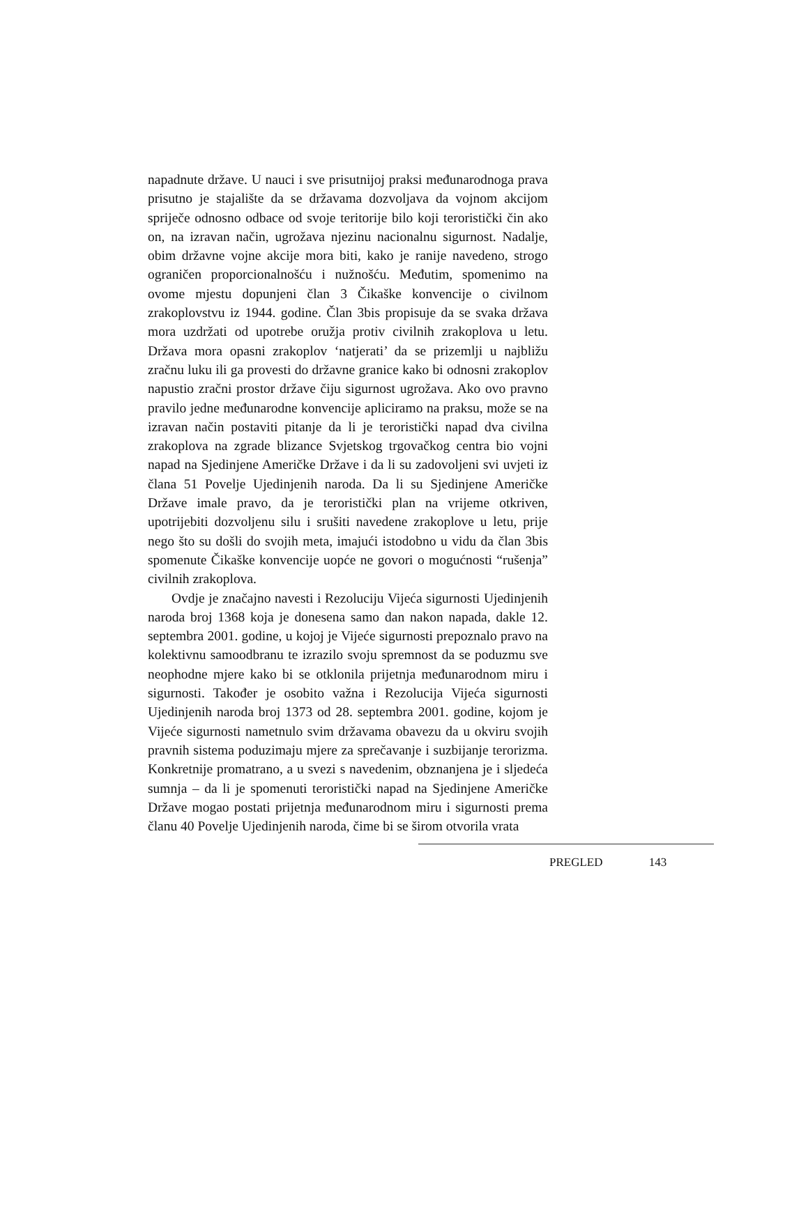napadnute države. U nauci i sve prisutnijoj praksi međunarodnoga prava prisutno je stajalište da se državama dozvoljava da vojnom akcijom spriječe odnosno odbace od svoje teritorije bilo koji teroristički čin ako on, na izravan način, ugrožava njezinu nacionalnu sigurnost. Nadalje, obim državne vojne akcije mora biti, kako je ranije navedeno, strogo ograničen proporcionalnošću i nužnošću. Međutim, spomenimo na ovome mjestu dopunjeni član 3 Čikaške konvencije o civilnom zrakoplovstvu iz 1944. godine. Član 3bis propisuje da se svaka država mora uzdržati od upotrebe oružja protiv civilnih zrakoplova u letu. Država mora opasni zrakoplov ‘natjerati’ da se prizemlji u najbližu zračnu luku ili ga provesti do državne granice kako bi odnosni zrakoplov napustio zračni prostor države čiju sigurnost ugrožava. Ako ovo pravno pravilo jedne međunarodne konvencije apliciramo na praksu, može se na izravan način postaviti pitanje da li je teroristički napad dva civilna zrakoplova na zgrade blizance Svjetskog trgovačkog centra bio vojni napad na Sjedinjene Američke Države i da li su zadovoljeni svi uvjeti iz člana 51 Povelje Ujedinjenih naroda. Da li su Sjedinjene Američke Države imale pravo, da je teroristički plan na vrijeme otkriven, upotrijebiti dozvoljenu silu i srušiti navedene zrakoplove u letu, prije nego što su došli do svojih meta, imajući istodobno u vidu da član 3bis spomenute Čikaške konvencije uopće ne govori o mogućnosti “rušenja” civilnih zrakoplova.
Ovdje je značajno navesti i Rezoluciju Vijeća sigurnosti Ujedinjenih naroda broj 1368 koja je donesena samo dan nakon napada, dakle 12. septembra 2001. godine, u kojoj je Vijeće sigurnosti prepoznalo pravo na kolektivnu samoodbranu te izrazilo svoju spremnost da se poduzmu sve neophodne mjere kako bi se otklonila prijetnja međunarodnom miru i sigurnosti. Također je osobito važna i Rezolucija Vijeća sigurnosti Ujedinjenih naroda broj 1373 od 28. septembra 2001. godine, kojom je Vijeće sigurnosti nametnulo svim državama obavezu da u okviru svojih pravnih sistema poduzimaju mjere za sprečavanje i suzbijanje terorizma. Konkretnije promatrano, a u svezi s navedenim, obznanjena je i sljedeća sumnja – da li je spomenuti teroristički napad na Sjedinjene Američke Države mogao postati prijetnja međunarodnom miru i sigurnosti prema članu 40 Povelje Ujedinjenih naroda, čime bi se širom otvorila vrata
PREGLED 143